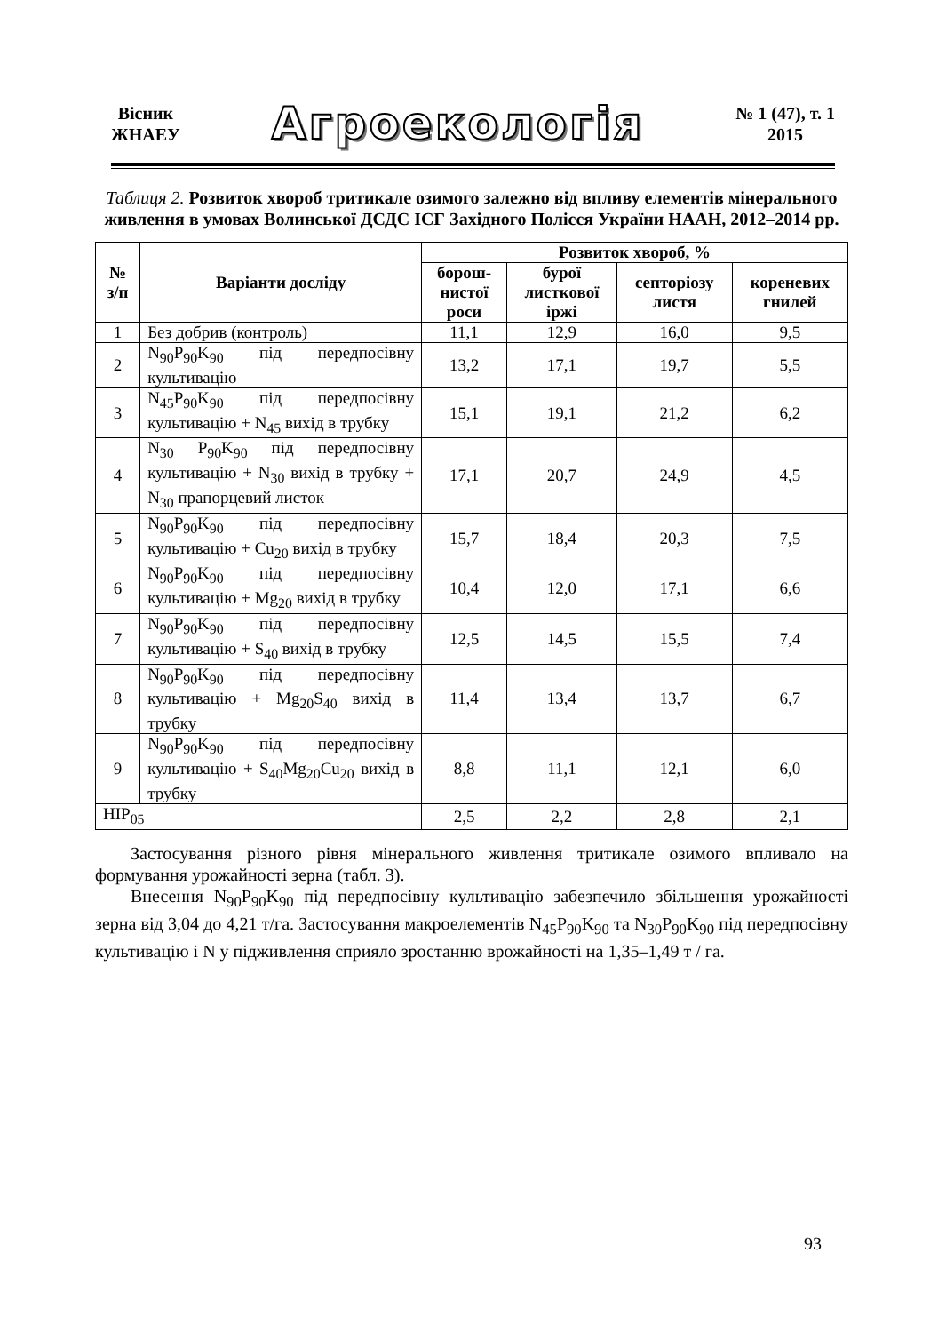Вісник
ЖНАЕУ
Агроекологія
№ 1 (47), т. 1
2015
Таблиця 2. Розвиток хвороб тритикале озимого залежно від впливу елементів мінерального живлення в умовах Волинської ДСДС ІСГ Західного Полісся України НААН, 2012–2014 рр.
| № з/п | Варіанти досліду | Розвиток хвороб, % | | | |
| --- | --- | --- | --- | --- | --- |
| | | борош- нистої роси | бурої листкової іржі | септоріозу листя | кореневих гнилей |
| 1 | Без добрив (контроль) | 11,1 | 12,9 | 16,0 | 9,5 |
| 2 | N<sub>90</sub>P<sub>90</sub>K<sub>90</sub> під передпосівну культивацію | 13,2 | 17,1 | 19,7 | 5,5 |
| 3 | N<sub>45</sub>P<sub>90</sub>K<sub>90</sub> під передпосівну культивацію + N<sub>45</sub> вихід в трубку | 15,1 | 19,1 | 21,2 | 6,2 |
| 4 | N<sub>30</sub> P<sub>90</sub>K<sub>90</sub> під передпосівну культивацію + N<sub>30</sub> вихід в трубку + N<sub>30</sub> прапорцевий листок | 17,1 | 20,7 | 24,9 | 4,5 |
| 5 | N<sub>90</sub>P<sub>90</sub>K<sub>90</sub> під передпосівну культивацію + Cu<sub>20</sub> вихід в трубку | 15,7 | 18,4 | 20,3 | 7,5 |
| 6 | N<sub>90</sub>P<sub>90</sub>K<sub>90</sub> під передпосівну культивацію + Mg<sub>20</sub> вихід в трубку | 10,4 | 12,0 | 17,1 | 6,6 |
| 7 | N<sub>90</sub>P<sub>90</sub>K<sub>90</sub> під передпосівну культивацію + S<sub>40</sub> вихід в трубку | 12,5 | 14,5 | 15,5 | 7,4 |
| 8 | N<sub>90</sub>P<sub>90</sub>K<sub>90</sub> під передпосівну культивацію + Mg<sub>20</sub>S<sub>40</sub> вихід в трубку | 11,4 | 13,4 | 13,7 | 6,7 |
| 9 | N<sub>90</sub>P<sub>90</sub>K<sub>90</sub> під передпосівну культивацію + S<sub>40</sub>Mg<sub>20</sub>Cu<sub>20</sub> вихід в трубку | 8,8 | 11,1 | 12,1 | 6,0 |
| НІР<sub>05</sub> | | 2,5 | 2,2 | 2,8 | 2,1 |
Застосування різного рівня мінерального живлення тритикале озимого впливало на формування урожайності зерна (табл. 3).
Внесення N<sub>90</sub>P<sub>90</sub>K<sub>90</sub> під передпосівну культивацію забезпечило збільшення урожайності зерна від 3,04 до 4,21 т/га. Застосування макроелементів N<sub>45</sub>P<sub>90</sub>K<sub>90</sub> та N<sub>30</sub>P<sub>90</sub>K<sub>90</sub> під передпосівну культивацію і N у підживлення сприяло зростанню врожайності на 1,35–1,49 т / га.
93